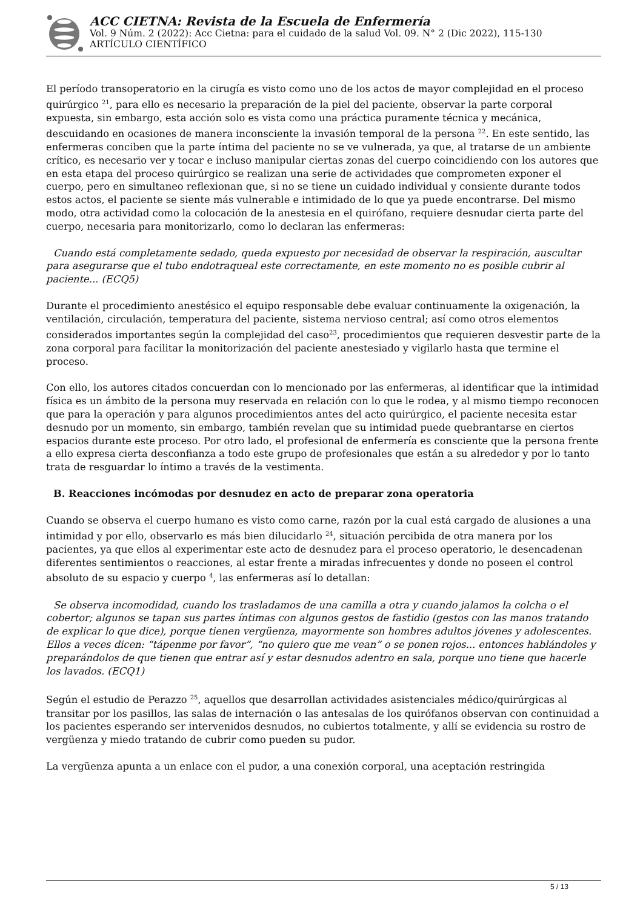ACC CIETNA: Revista de la Escuela de Enfermería
Vol. 9 Núm. 2 (2022): Acc Cietna: para el cuidado de la salud Vol. 09. N° 2 (Dic 2022), 115-130
ARTÍCULO CIENTÍFICO
El período transoperatorio en la cirugía es visto como uno de los actos de mayor complejidad en el proceso quirúrgico <sup>21</sup>, para ello es necesario la preparación de la piel del paciente, observar la parte corporal expuesta, sin embargo, esta acción solo es vista como una práctica puramente técnica y mecánica, descuidando en ocasiones de manera inconsciente la invasión temporal de la persona <sup>22</sup>. En este sentido, las enfermeras conciben que la parte íntima del paciente no se ve vulnerada, ya que, al tratarse de un ambiente crítico, es necesario ver y tocar e incluso manipular ciertas zonas del cuerpo coincidiendo con los autores que en esta etapa del proceso quirúrgico se realizan una serie de actividades que comprometen exponer el cuerpo, pero en simultaneo reflexionan que, si no se tiene un cuidado individual y consiente durante todos estos actos, el paciente se siente más vulnerable e intimidado de lo que ya puede encontrarse. Del mismo modo, otra actividad como la colocación de la anestesia en el quirófano, requiere desnudar cierta parte del cuerpo, necesaria para monitorizarlo, como lo declaran las enfermeras:
Cuando está completamente sedado, queda expuesto por necesidad de observar la respiración, auscultar para asegurarse que el tubo endotraqueal este correctamente, en este momento no es posible cubrir al paciente... (ECQ5)
Durante el procedimiento anestésico el equipo responsable debe evaluar continuamente la oxigenación, la ventilación, circulación, temperatura del paciente, sistema nervioso central; así como otros elementos considerados importantes según la complejidad del caso<sup>23</sup>, procedimientos que requieren desvestir parte de la zona corporal para facilitar la monitorización del paciente anestesiado y vigilarlo hasta que termine el proceso.
Con ello, los autores citados concuerdan con lo mencionado por las enfermeras, al identificar que la intimidad física es un ámbito de la persona muy reservada en relación con lo que le rodea, y al mismo tiempo reconocen que para la operación y para algunos procedimientos antes del acto quirúrgico, el paciente necesita estar desnudo por un momento, sin embargo, también revelan que su intimidad puede quebrantarse en ciertos espacios durante este proceso. Por otro lado, el profesional de enfermería es consciente que la persona frente a ello expresa cierta desconfianza a todo este grupo de profesionales que están a su alrededor y por lo tanto trata de resguardar lo íntimo a través de la vestimenta.
B. Reacciones incómodas por desnudez en acto de preparar zona operatoria
Cuando se observa el cuerpo humano es visto como carne, razón por la cual está cargado de alusiones a una intimidad y por ello, observarlo es más bien dilucidarlo <sup>24</sup>, situación percibida de otra manera por los pacientes, ya que ellos al experimentar este acto de desnudez para el proceso operatorio, le desencadenan diferentes sentimientos o reacciones, al estar frente a miradas infrecuentes y donde no poseen el control absoluto de su espacio y cuerpo <sup>4</sup>, las enfermeras así lo detallan:
Se observa incomodidad, cuando los trasladamos de una camilla a otra y cuando jalamos la colcha o el cobertor; algunos se tapan sus partes íntimas con algunos gestos de fastidio (gestos con las manos tratando de explicar lo que dice), porque tienen vergüenza, mayormente son hombres adultos jóvenes y adolescentes. Ellos a veces dicen: “tápenme por favor”, “no quiero que me vean” o se ponen rojos... entonces hablándoles y preparándolos de que tienen que entrar así y estar desnudos adentro en sala, porque uno tiene que hacerle los lavados. (ECQ1)
Según el estudio de Perazzo <sup>25</sup>, aquellos que desarrollan actividades asistenciales médico/quirúrgicas al transitar por los pasillos, las salas de internación o las antesalas de los quirófanos observan con continuidad a los pacientes esperando ser intervenidos desnudos, no cubiertos totalmente, y allí se evidencia su rostro de vergüenza y miedo tratando de cubrir como pueden su pudor.
La vergüenza apunta a un enlace con el pudor, a una conexión corporal, una aceptación restringida
5 / 13